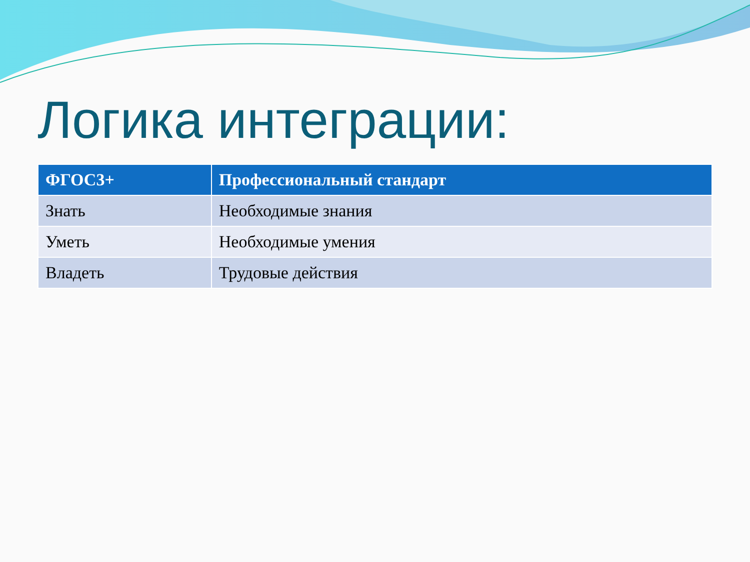Логика интеграции:
| ФГОС3+ | Профессиональный стандарт |
| --- | --- |
| Знать | Необходимые знания |
| Уметь | Необходимые умения |
| Владеть | Трудовые действия |